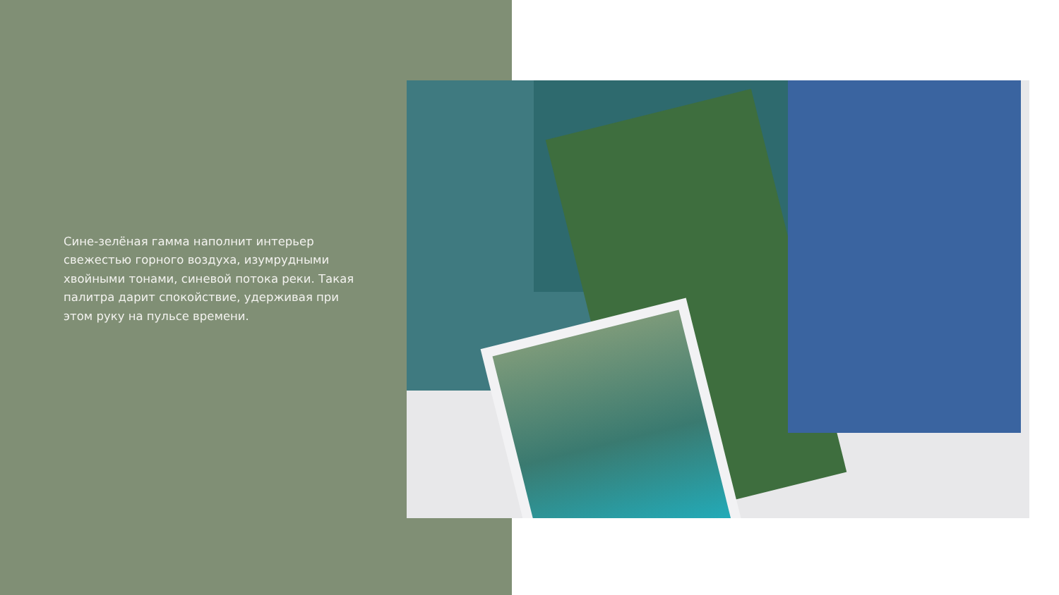Сине-зелёная гамма наполнит интерьер свежестью горного воздуха, изумрудными хвойными тонами, синевой потока реки. Такая палитра дарит спокойствие, удерживая при этом руку на пульсе времени.